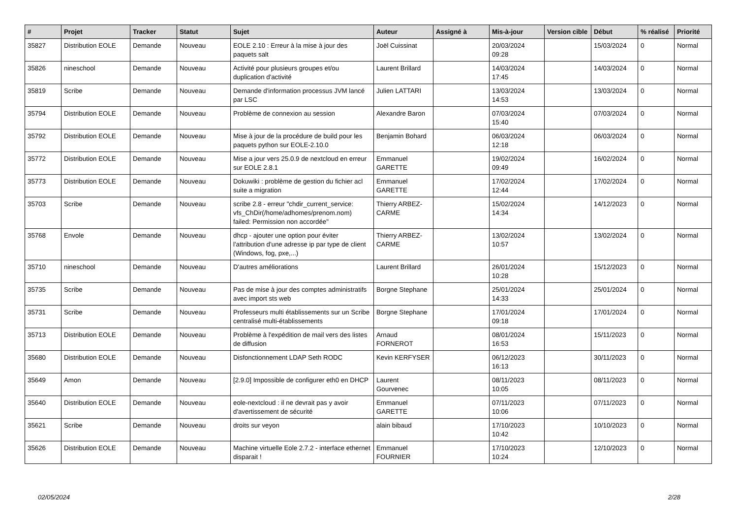| # | Projet | Tracker | Statut | Sujet | Auteur | Assigné à | Mis-à-jour | Version cible | Début | % réalisé | Priorité |
| --- | --- | --- | --- | --- | --- | --- | --- | --- | --- | --- | --- |
| 35827 | Distribution EOLE | Demande | Nouveau | EOLE 2.10 : Erreur à la mise à jour des paquets salt | Joël Cuissinat | | 20/03/2024 09:28 | | 15/03/2024 | 0 | Normal |
| 35826 | nineschool | Demande | Nouveau | Activité pour plusieurs groupes et/ou duplication d'activité | Laurent Brillard | | 14/03/2024 17:45 | | 14/03/2024 | 0 | Normal |
| 35819 | Scribe | Demande | Nouveau | Demande d'information processus JVM lancé par LSC | Julien LATTARI | | 13/03/2024 14:53 | | 13/03/2024 | 0 | Normal |
| 35794 | Distribution EOLE | Demande | Nouveau | Problème de connexion au session | Alexandre Baron | | 07/03/2024 15:40 | | 07/03/2024 | 0 | Normal |
| 35792 | Distribution EOLE | Demande | Nouveau | Mise à jour de la procédure de build pour les paquets python sur EOLE-2.10.0 | Benjamin Bohard | | 06/03/2024 12:18 | | 06/03/2024 | 0 | Normal |
| 35772 | Distribution EOLE | Demande | Nouveau | Mise a jour vers 25.0.9 de nextcloud en erreur sur EOLE 2.8.1 | Emmanuel GARETTE | | 19/02/2024 09:49 | | 16/02/2024 | 0 | Normal |
| 35773 | Distribution EOLE | Demande | Nouveau | Dokuwiki : problème de gestion du fichier acl suite a migration | Emmanuel GARETTE | | 17/02/2024 12:44 | | 17/02/2024 | 0 | Normal |
| 35703 | Scribe | Demande | Nouveau | scribe 2.8 - erreur "chdir_current_service: vfs_ChDir(/home/adhomes/prenom.nom) failed: Permission non accordée" | Thierry ARBEZ-CARME | | 15/02/2024 14:34 | | 14/12/2023 | 0 | Normal |
| 35768 | Envole | Demande | Nouveau | dhcp - ajouter une option pour éviter l'attribution d'une adresse ip par type de client (Windows, fog, pxe,...) | Thierry ARBEZ-CARME | | 13/02/2024 10:57 | | 13/02/2024 | 0 | Normal |
| 35710 | nineschool | Demande | Nouveau | D'autres améliorations | Laurent Brillard | | 26/01/2024 10:28 | | 15/12/2023 | 0 | Normal |
| 35735 | Scribe | Demande | Nouveau | Pas de mise à jour des comptes administratifs avec import sts web | Borgne Stephane | | 25/01/2024 14:33 | | 25/01/2024 | 0 | Normal |
| 35731 | Scribe | Demande | Nouveau | Professeurs multi établissements sur un Scribe centralisé multi-établissements | Borgne Stephane | | 17/01/2024 09:18 | | 17/01/2024 | 0 | Normal |
| 35713 | Distribution EOLE | Demande | Nouveau | Problème à l'expédition de mail vers des listes de diffusion | Arnaud FORNEROT | | 08/01/2024 16:53 | | 15/11/2023 | 0 | Normal |
| 35680 | Distribution EOLE | Demande | Nouveau | Disfonctionnement LDAP Seth RODC | Kevin KERFYSER | | 06/12/2023 16:13 | | 30/11/2023 | 0 | Normal |
| 35649 | Amon | Demande | Nouveau | [2.9.0] Impossible de configurer eth0 en DHCP | Laurent Gourvenec | | 08/11/2023 10:05 | | 08/11/2023 | 0 | Normal |
| 35640 | Distribution EOLE | Demande | Nouveau | eole-nextcloud : il ne devrait pas y avoir d'avertissement de sécurité | Emmanuel GARETTE | | 07/11/2023 10:06 | | 07/11/2023 | 0 | Normal |
| 35621 | Scribe | Demande | Nouveau | droits sur veyon | alain bibaud | | 17/10/2023 10:42 | | 10/10/2023 | 0 | Normal |
| 35626 | Distribution EOLE | Demande | Nouveau | Machine virtuelle Eole 2.7.2 - interface ethernet disparait ! | Emmanuel FOURNIER | | 17/10/2023 10:24 | | 12/10/2023 | 0 | Normal |
02/05/2024 2/28